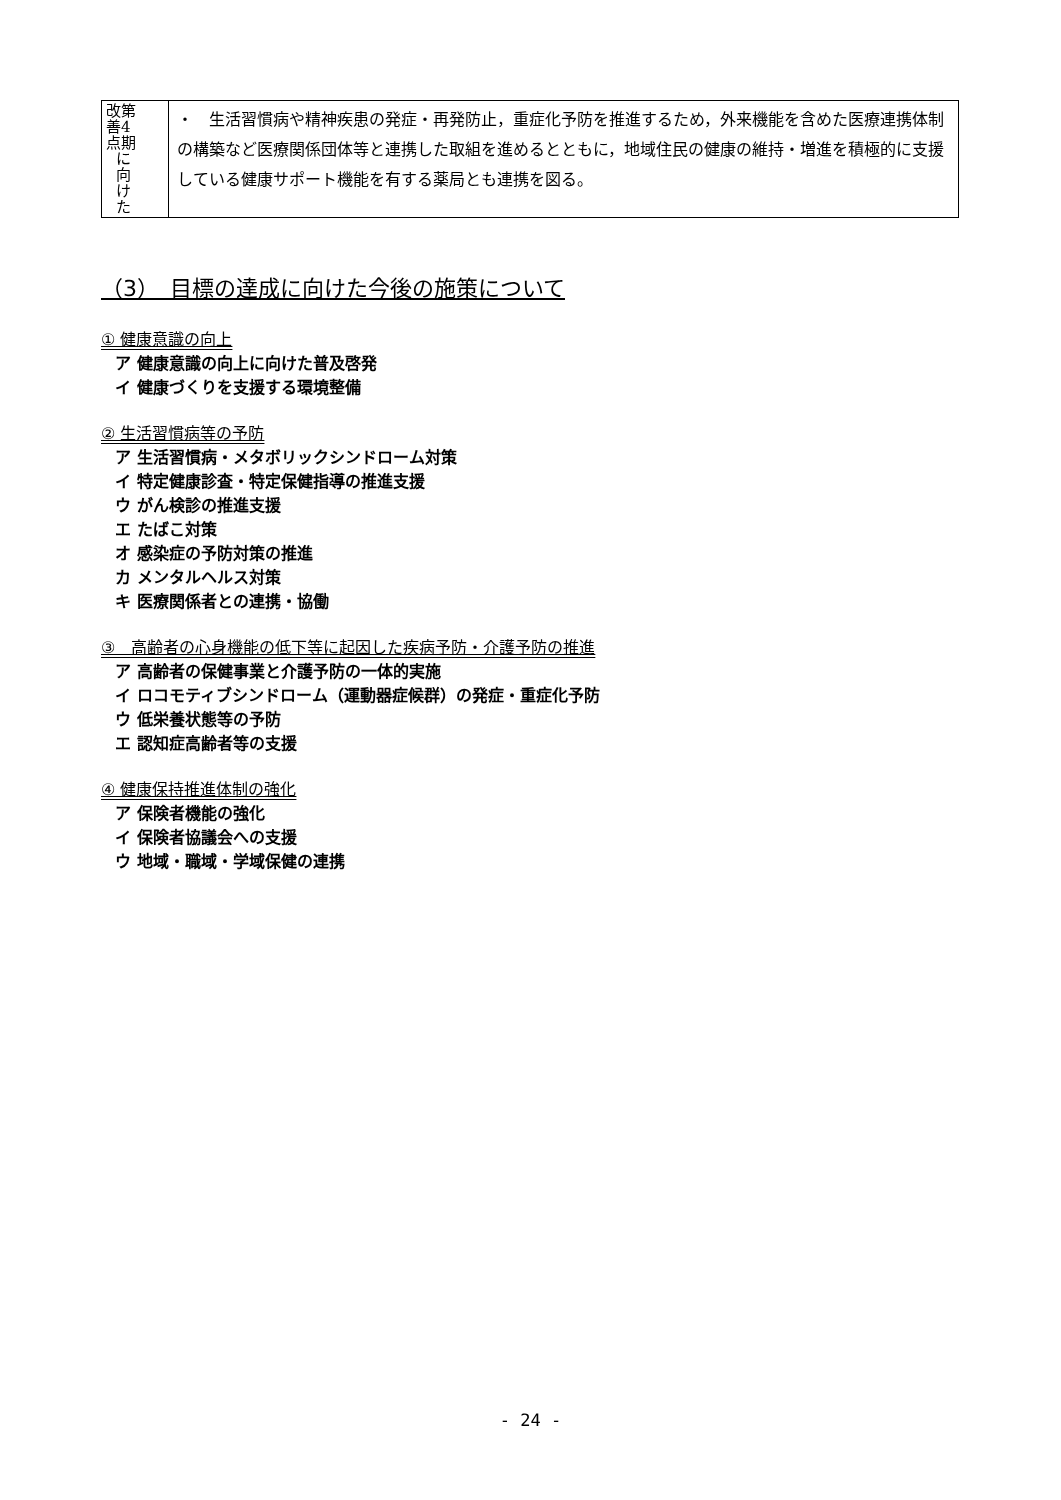| 改第 善4 点期 に 向 け た | ・ 生活習慣病や精神疾患の発症・再発防止，重症化予防を推進するため，外来機能を含めた医療連携体制の構築など医療関係団体等と連携した取組を進めるとともに，地域住民の健康の維持・増進を積極的に支援している健康サポート機能を有する薬局とも連携を図る。 |
（3）　目標の達成に向けた今後の施策について
① 健康意識の向上
ア 健康意識の向上に向けた普及啓発
イ 健康づくりを支援する環境整備
② 生活習慣病等の予防
ア 生活習慣病・メタボリックシンドローム対策
イ 特定健康診査・特定保健指導の推進支援
ウ がん検診の推進支援
エ たばこ対策
オ 感染症の予防対策の推進
カ メンタルヘルス対策
キ 医療関係者との連携・協働
③　高齢者の心身機能の低下等に起因した疾病予防・介護予防の推進
ア 高齢者の保健事業と介護予防の一体的実施
イ ロコモティブシンドローム（運動器症候群）の発症・重症化予防
ウ 低栄養状態等の予防
エ 認知症高齢者等の支援
④ 健康保持推進体制の強化
ア 保険者機能の強化
イ 保険者協議会への支援
ウ 地域・職域・学域保健の連携
- 24 -